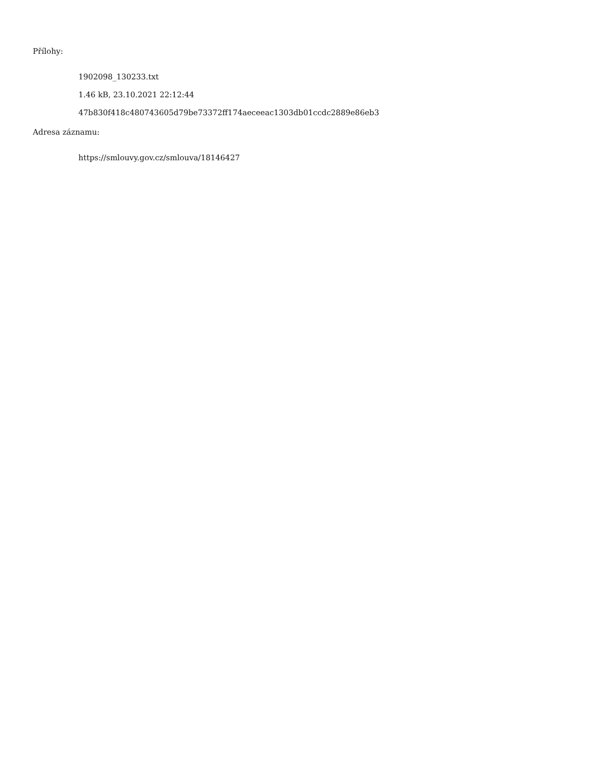Přílohy:
1902098_130233.txt
1.46 kB, 23.10.2021 22:12:44
47b830f418c480743605d79be73372ff174aeceeac1303db01ccdc2889e86eb3
Adresa záznamu:
https://smlouvy.gov.cz/smlouva/18146427